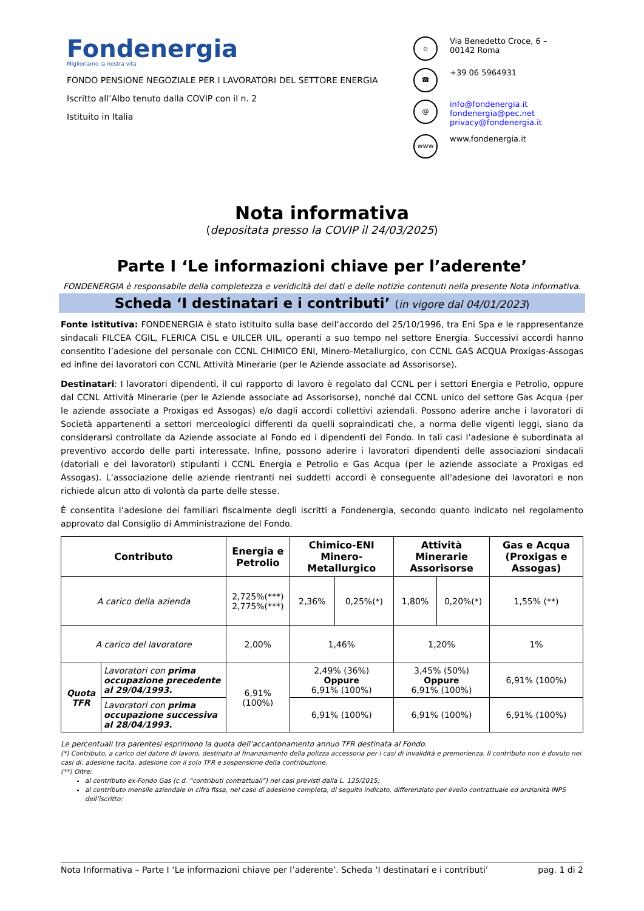Fondenergia
Miglioriamo la nostra vita
FONDO PENSIONE NEGOZIALE PER I LAVORATORI DEL SETTORE ENERGIA
Iscritto all’Albo tenuto dalla COVIP con il n. 2
Istituito in Italia
⌂ Via Benedetto Croce, 6 –
00142 Roma
☎ +39 06 5964931
@ info@fondenergia.it
fondenergia@pec.net
privacy@fondenergia.it
www www.fondenergia.it
Nota informativa
(depositata presso la COVIP il 24/03/2025)
Parte I ‘Le informazioni chiave per l’aderente’
FONDENERGIA è responsabile della completezza e veridicità dei dati e delle notizie contenuti nella presente Nota informativa.
Scheda ‘I destinatari e i contributi’ (in vigore dal 04/01/2023)
Fonte istitutiva: FONDENERGIA è stato istituito sulla base dell’accordo del 25/10/1996, tra Eni Spa e le rappresentanze sindacali FILCEA CGIL, FLERICA CISL e UILCER UIL, operanti a suo tempo nel settore Energia. Successivi accordi hanno consentito l’adesione del personale con CCNL CHIMICO ENI, Minero-Metallurgico, con CCNL GAS ACQUA Proxigas-Assogas ed infine dei lavoratori con CCNL Attività Minerarie (per le Aziende associate ad Assorisorse).
Destinatari: I lavoratori dipendenti, il cui rapporto di lavoro è regolato dal CCNL per i settori Energia e Petrolio, oppure dal CCNL Attività Minerarie (per le Aziende associate ad Assorisorse), nonché dal CCNL unico del settore Gas Acqua (per le aziende associate a Proxigas ed Assogas) e/o dagli accordi collettivi aziendali. Possono aderire anche i lavoratori di Società appartenenti a settori merceologici differenti da quelli sopraindicati che, a norma delle vigenti leggi, siano da considerarsi controllate da Aziende associate al Fondo ed i dipendenti del Fondo. In tali casi l’adesione è subordinata al preventivo accordo delle parti interessate. Infine, possono aderire i lavoratori dipendenti delle associazioni sindacali (datoriali e dei lavoratori) stipulanti i CCNL Energia e Petrolio e Gas Acqua (per le aziende associate a Proxigas ed Assogas). L’associazione delle aziende rientranti nei suddetti accordi è conseguente all'adesione dei lavoratori e non richiede alcun atto di volontà da parte delle stesse.
È consentita l’adesione dei familiari fiscalmente degli iscritti a Fondenergia, secondo quanto indicato nel regolamento approvato dal Consiglio di Amministrazione del Fondo.
| Contributo | | Energia e Petrolio | Chimico-ENI Minero-Metallurgico | | Attività Minerarie Assorisorse | | Gas e Acqua (Proxigas e Assogas) |
| --- | --- | --- | --- | --- | --- | --- | --- |
| A carico della azienda | | 2,725%(***) 2,775%(***) | 2,36% | 0,25%(*) | 1,80% | 0,20%(*) | 1,55% (**) |
| A carico del lavoratore | | 2,00% | 1,46% | | 1,20% | | 1% |
| Quota TFR | Lavoratori con prima occupazione precedente al 29/04/1993. | 6,91% (100%) | 2,49% (36%) Oppure 6,91% (100%) | | 3,45% (50%) Oppure 6,91% (100%) | | 6,91% (100%) |
| | Lavoratori con prima occupazione successiva al 28/04/1993. | | 6,91% (100%) | | 6,91% (100%) | | 6,91% (100%) |
Le percentuali tra parentesi esprimono la quota dell’accantonamento annuo TFR destinata al Fondo.
(*) Contributo, a carico del datore di lavoro, destinato al finanziamento della polizza accessoria per i casi di invalidità e premorienza. Il contributo non è dovuto nei casi di: adesione tacita, adesione con il solo TFR e sospensione della contribuzione.
(**) Oltre:
al contributo ex-Fondo Gas (c.d. “contributi contrattuali”) nei casi previsti dalla L. 125/2015;
al contributo mensile aziendale in cifra fissa, nel caso di adesione completa, di seguito indicato, differenziato per livello contrattuale ed anzianità INPS dell’iscritto:
Nota Informativa – Parte I ‘Le informazioni chiave per l’aderente’. Scheda ‘I destinatari e i contributi’ pag. 1 di 2